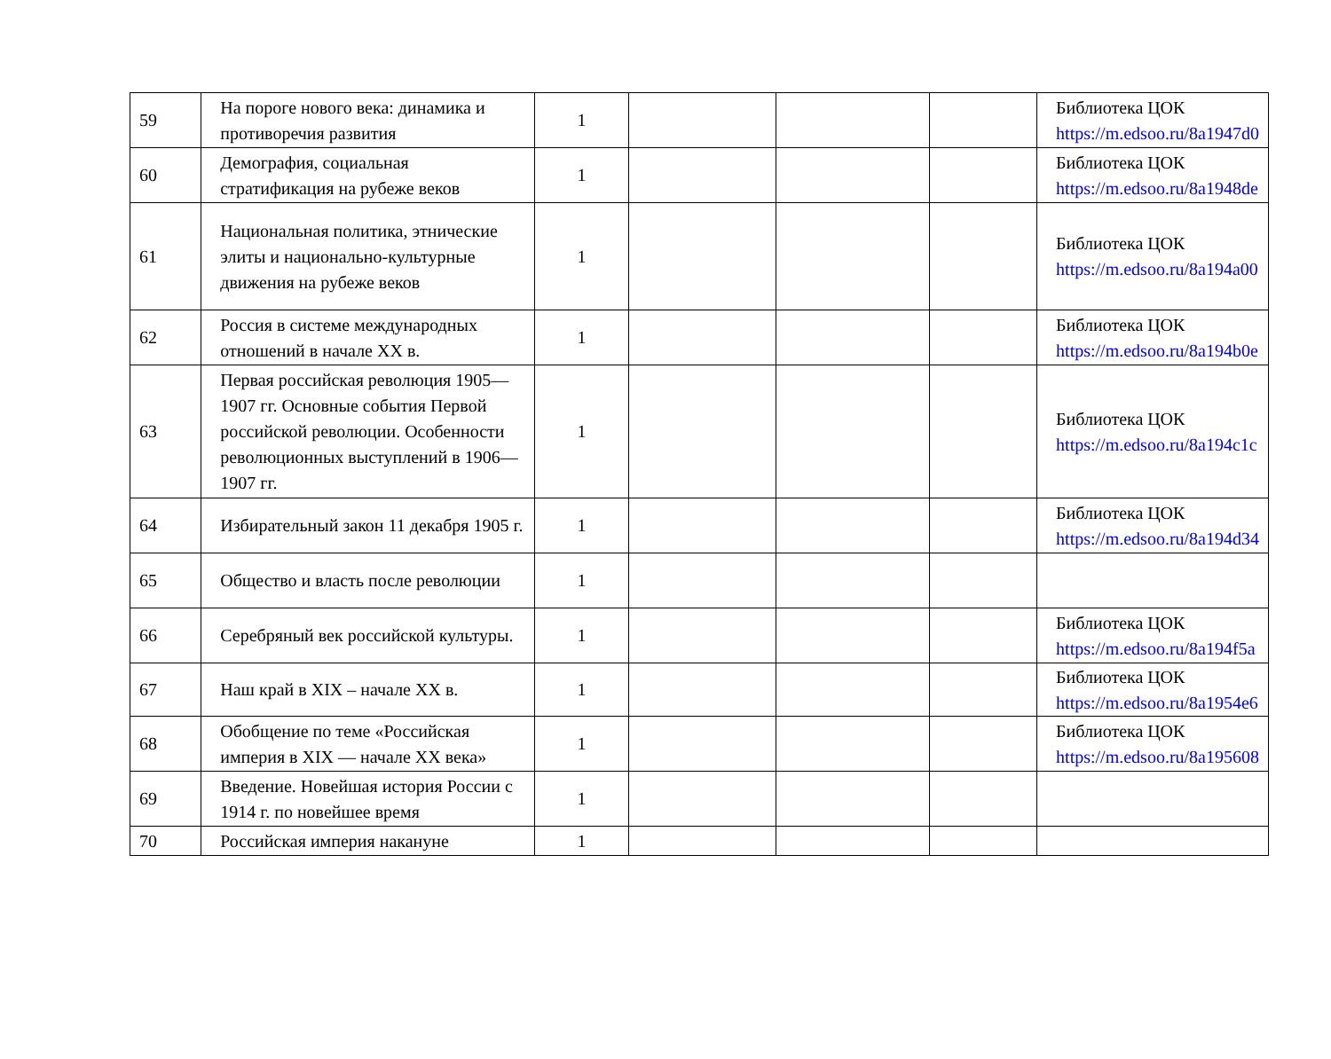| 59 | На пороге нового века: динамика и противоречия развития | 1 | | | | Библиотека ЦОК https://m.edsoo.ru/8a1947d0 |
| 60 | Демография, социальная стратификация на рубеже веков | 1 | | | | Библиотека ЦОК https://m.edsoo.ru/8a1948de |
| 61 | Национальная политика, этнические элиты и национально-культурные движения на рубеже веков | 1 | | | | Библиотека ЦОК https://m.edsoo.ru/8a194a00 |
| 62 | Россия в системе международных отношений в начале XX в. | 1 | | | | Библиотека ЦОК https://m.edsoo.ru/8a194b0e |
| 63 | Первая российская революция 1905—1907 гг. Основные события Первой российской революции. Особенности революционных выступлений в 1906—1907 гг. | 1 | | | | Библиотека ЦОК https://m.edsoo.ru/8a194c1c |
| 64 | Избирательный закон 11 декабря 1905 г. | 1 | | | | Библиотека ЦОК https://m.edsoo.ru/8a194d34 |
| 65 | Общество и власть после революции | 1 | | | | |
| 66 | Серебряный век российской культуры. | 1 | | | | Библиотека ЦОК https://m.edsoo.ru/8a194f5a |
| 67 | Наш край в XIX – начале XX в. | 1 | | | | Библиотека ЦОК https://m.edsoo.ru/8a1954e6 |
| 68 | Обобщение по теме «Российская империя в XIX — начале XX века» | 1 | | | | Библиотека ЦОК https://m.edsoo.ru/8a195608 |
| 69 | Введение. Новейшая история России с 1914 г. по новейшее время | 1 | | | | |
| 70 | Российская империя накануне | 1 | | | | |